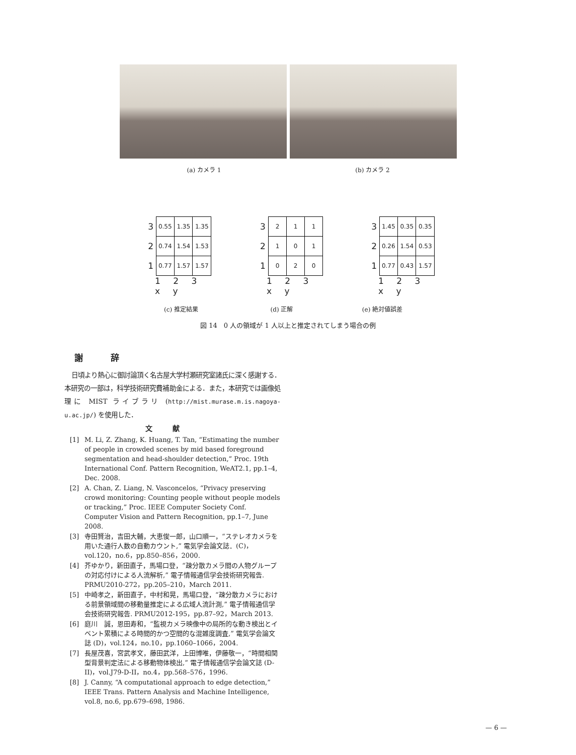(a) カメラ 1 (b) カメラ 2
| 3 | 0.55 | 1.35 | 1.35 |
| 2 | 0.74 | 1.54 | 1.53 |
| 1 | 0.77 | 1.57 | 1.57 |
1 2 3 x y
| 3 | 2 | 1 | 1 |
| 2 | 1 | 0 | 1 |
| 1 | 0 | 2 | 0 |
1 2 3 x y
| 3 | 1.45 | 0.35 | 0.35 |
| 2 | 0.26 | 1.54 | 0.53 |
| 1 | 0.77 | 0.43 | 1.57 |
1 2 3 x y
(c) 推定結果 (d) 正解 (e) 絶対値誤差
図 14　0 人の領域が 1 人以上と推定されてしまう場合の例
謝辞
日頃より熱心に御討論頂く名古屋大学村瀬研究室諸氏に深く感謝する．本研究の一部は，科学技術研究費補助金による．また，本研究では画像処理に MIST ライブラリ (http://mist.murase.m.is.nagoya-u.ac.jp/) を使用した．
文献
[1] M. Li, Z. Zhang, K. Huang, T. Tan, “Estimating the number of people in crowded scenes by mid based foreground segmentation and head-shoulder detection,” Proc. 19th International Conf. Pattern Recognition, WeAT2.1, pp.1–4, Dec. 2008.
[2] A. Chan, Z. Liang, N. Vasconcelos, “Privacy preserving crowd monitoring: Counting people without people models or tracking,” Proc. IEEE Computer Society Conf. Computer Vision and Pattern Recognition, pp.1–7, June 2008.
[3] 寺田賢治，吉田大輔，大恵俊一郎，山口順一，“ステレオカメラを用いた通行人数の自動カウント,” 電気学会論文誌．(C)，vol.120，no.6，pp.850–856，2000.
[4] 芥ゆかり，新田直子，馬場口登，“疎分散カメラ間の人物グループの対応付けによる人流解析,” 電子情報通信学会技術研究報告. PRMU2010-272，pp.205–210，March 2011.
[5] 中崎孝之，新田直子，中村和晃，馬場口登，“疎分散カメラにおける前景領域間の移動量推定による広域人流計測,” 電子情報通信学会技術研究報告. PRMU2012-195，pp.87–92，March 2013.
[6] 庭川　誠，恩田寿和，“監視カメラ映像中の局所的な動き検出とイベント累積による時間的かつ空間的な混雑度調査,” 電気学会論文誌 (D)，vol.124，no.10，pp.1060–1066，2004.
[7] 長屋茂喜，宮武孝文，藤田武洋，上田博唯，伊藤敬一，“時間相関型背景判定法による移動物体検出,” 電子情報通信学会論文誌 (D-II)，vol.J79-D-II，no.4，pp.568–576，1996.
[8] J. Canny, “A computational approach to edge detection,” IEEE Trans. Pattern Analysis and Machine Intelligence, vol.8, no.6, pp.679–698, 1986.
— 6 —